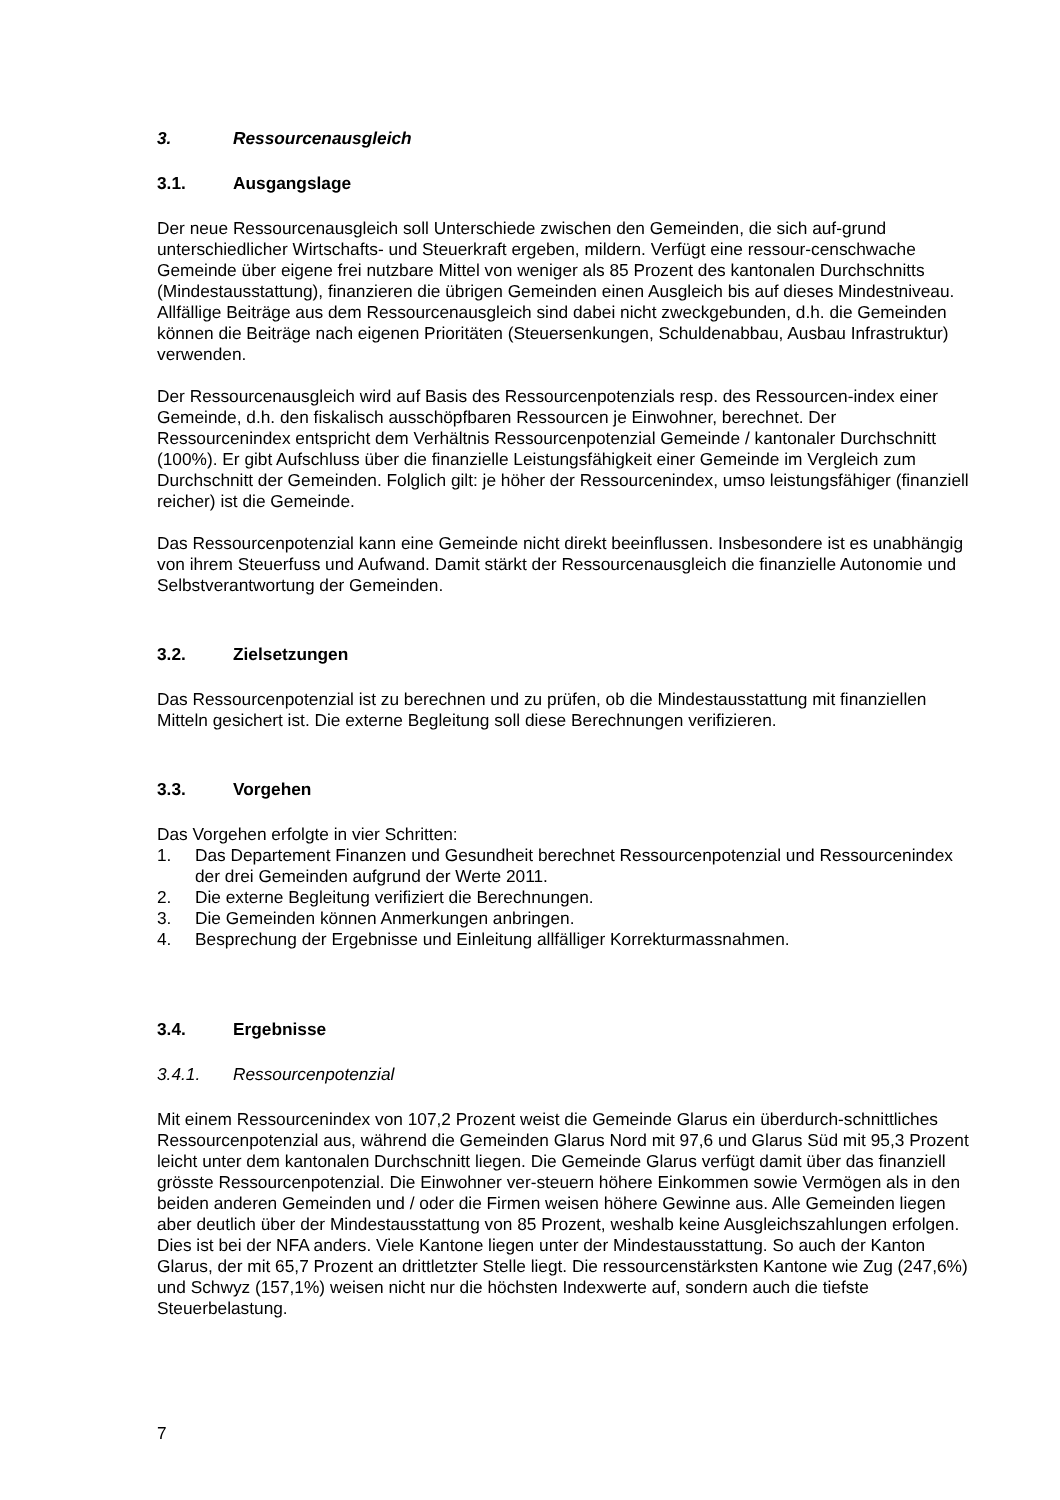3. Ressourcenausgleich
3.1. Ausgangslage
Der neue Ressourcenausgleich soll Unterschiede zwischen den Gemeinden, die sich auf-grund unterschiedlicher Wirtschafts- und Steuerkraft ergeben, mildern. Verfügt eine ressour-censchwache Gemeinde über eigene frei nutzbare Mittel von weniger als 85 Prozent des kantonalen Durchschnitts (Mindestausstattung), finanzieren die übrigen Gemeinden einen Ausgleich bis auf dieses Mindestniveau. Allfällige Beiträge aus dem Ressourcenausgleich sind dabei nicht zweckgebunden, d.h. die Gemeinden können die Beiträge nach eigenen Prioritäten (Steuersenkungen, Schuldenabbau, Ausbau Infrastruktur) verwenden.
Der Ressourcenausgleich wird auf Basis des Ressourcenpotenzials resp. des Ressourcen-index einer Gemeinde, d.h. den fiskalisch ausschöpfbaren Ressourcen je Einwohner, berechnet. Der Ressourcenindex entspricht dem Verhältnis Ressourcenpotenzial Gemeinde / kantonaler Durchschnitt (100%). Er gibt Aufschluss über die finanzielle Leistungsfähigkeit einer Gemeinde im Vergleich zum Durchschnitt der Gemeinden. Folglich gilt: je höher der Ressourcenindex, umso leistungsfähiger (finanziell reicher) ist die Gemeinde.
Das Ressourcenpotenzial kann eine Gemeinde nicht direkt beeinflussen. Insbesondere ist es unabhängig von ihrem Steuerfuss und Aufwand. Damit stärkt der Ressourcenausgleich die finanzielle Autonomie und Selbstverantwortung der Gemeinden.
3.2. Zielsetzungen
Das Ressourcenpotenzial ist zu berechnen und zu prüfen, ob die Mindestausstattung mit finanziellen Mitteln gesichert ist. Die externe Begleitung soll diese Berechnungen verifizieren.
3.3. Vorgehen
Das Vorgehen erfolgte in vier Schritten:
1. Das Departement Finanzen und Gesundheit berechnet Ressourcenpotenzial und Ressourcenindex der drei Gemeinden aufgrund der Werte 2011.
2. Die externe Begleitung verifiziert die Berechnungen.
3. Die Gemeinden können Anmerkungen anbringen.
4. Besprechung der Ergebnisse und Einleitung allfälliger Korrekturmassnahmen.
3.4. Ergebnisse
3.4.1. Ressourcenpotenzial
Mit einem Ressourcenindex von 107,2 Prozent weist die Gemeinde Glarus ein überdurch-schnittliches Ressourcenpotenzial aus, während die Gemeinden Glarus Nord mit 97,6 und Glarus Süd mit 95,3 Prozent leicht unter dem kantonalen Durchschnitt liegen. Die Gemeinde Glarus verfügt damit über das finanziell grösste Ressourcenpotenzial. Die Einwohner ver-steuern höhere Einkommen sowie Vermögen als in den beiden anderen Gemeinden und / oder die Firmen weisen höhere Gewinne aus. Alle Gemeinden liegen aber deutlich über der Mindestausstattung von 85 Prozent, weshalb keine Ausgleichszahlungen erfolgen. Dies ist bei der NFA anders. Viele Kantone liegen unter der Mindestausstattung. So auch der Kanton Glarus, der mit 65,7 Prozent an drittletzter Stelle liegt. Die ressourcenstärksten Kantone wie Zug (247,6%) und Schwyz (157,1%) weisen nicht nur die höchsten Indexwerte auf, sondern auch die tiefste Steuerbelastung.
7